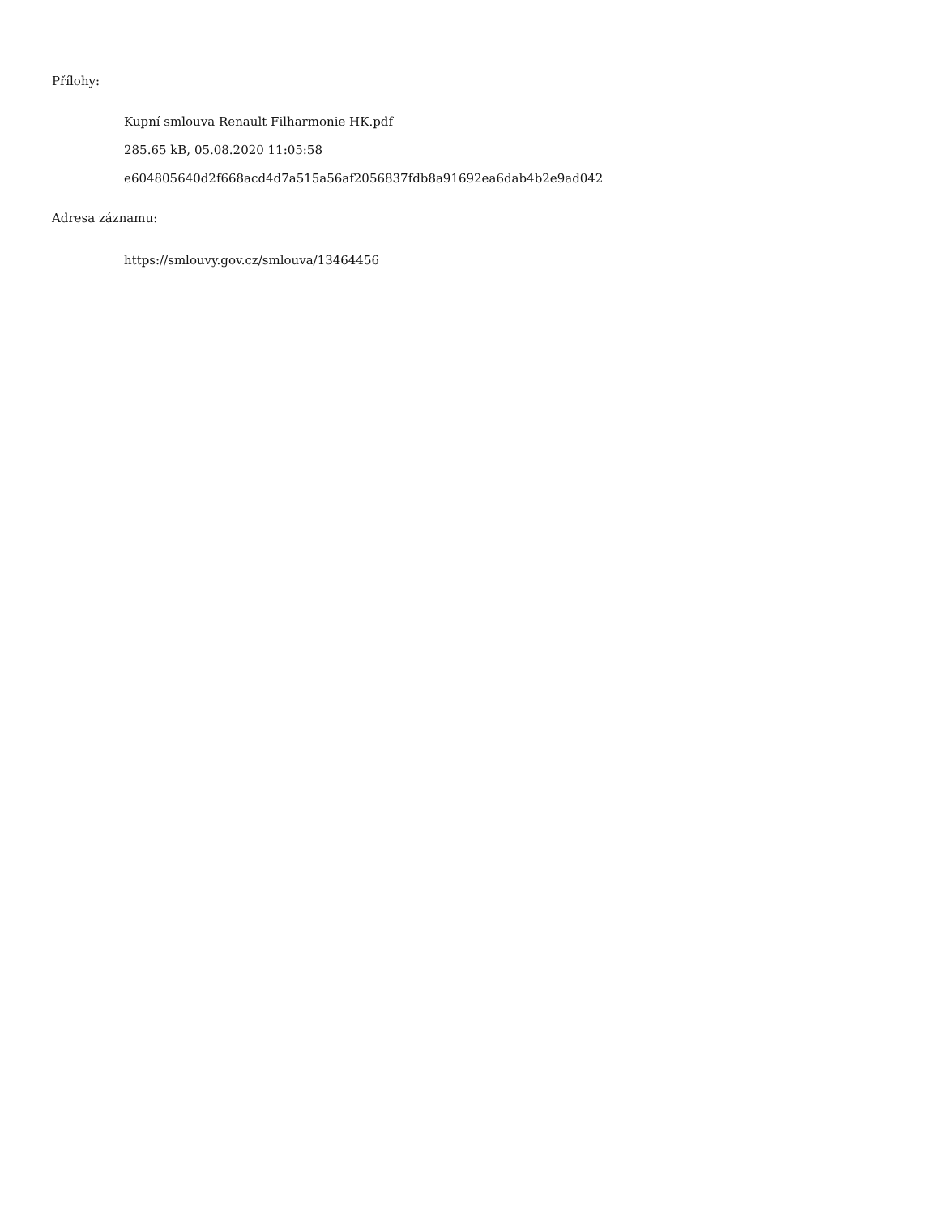Přílohy:
Kupní smlouva Renault Filharmonie HK.pdf
285.65 kB, 05.08.2020 11:05:58
e604805640d2f668acd4d7a515a56af2056837fdb8a91692ea6dab4b2e9ad042
Adresa záznamu:
https://smlouvy.gov.cz/smlouva/13464456